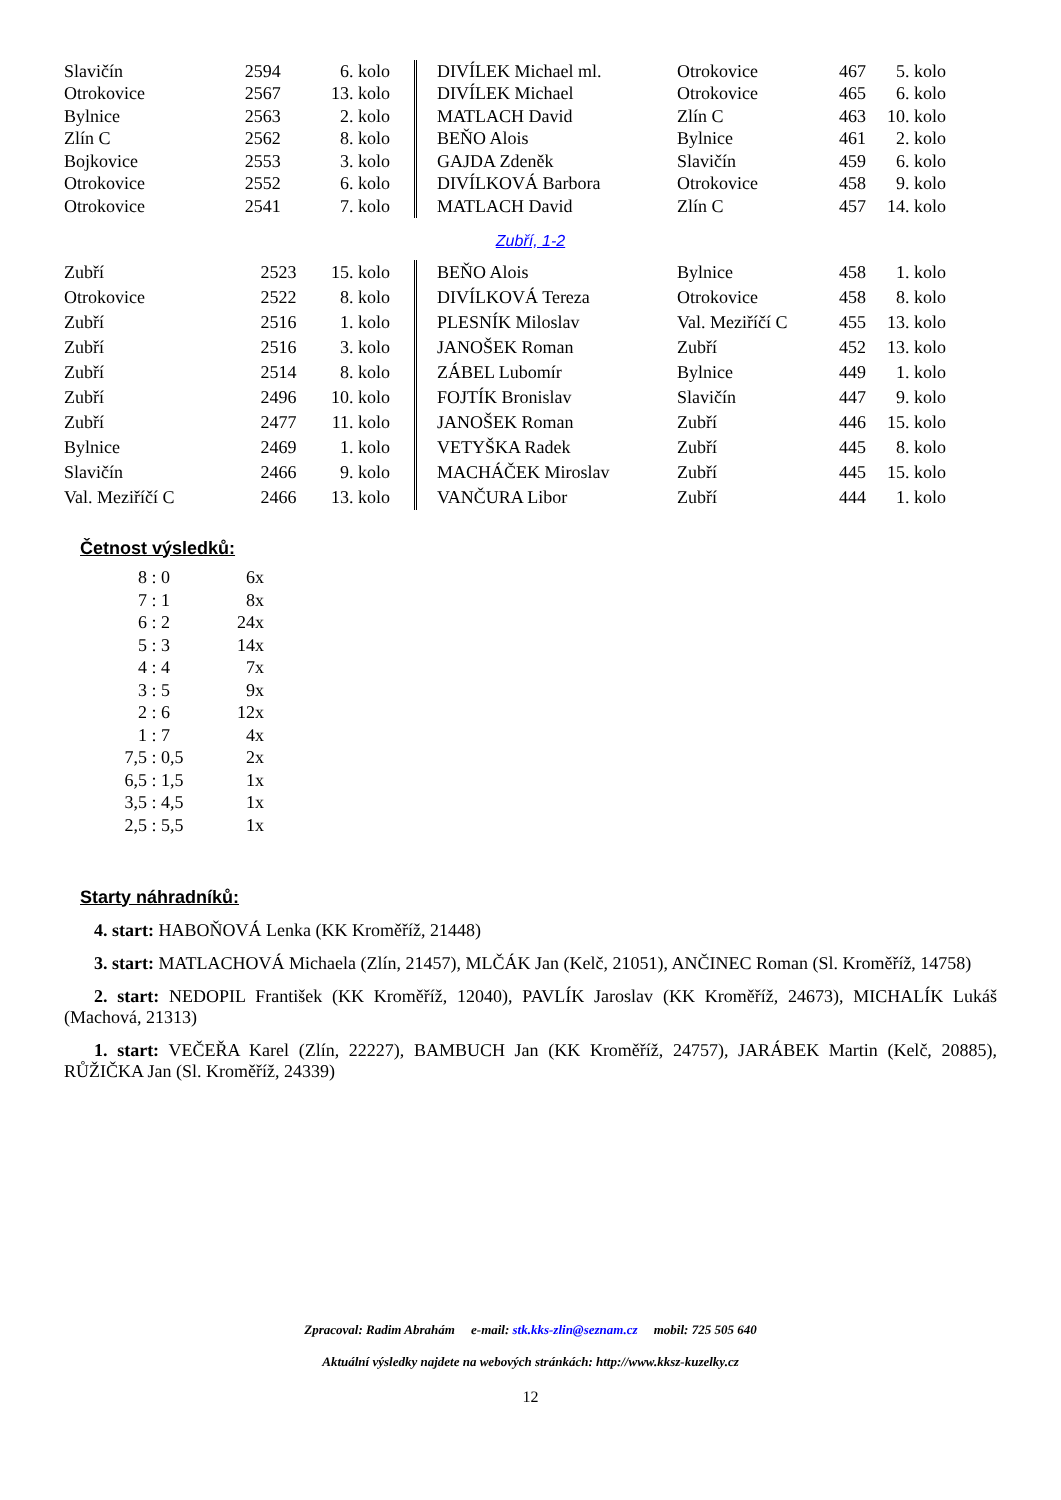| Slavičín | 2594 | 6. kolo |
| Otrokovice | 2567 | 13. kolo |
| Bylnice | 2563 | 2. kolo |
| Zlín C | 2562 | 8. kolo |
| Bojkovice | 2553 | 3. kolo |
| Otrokovice | 2552 | 6. kolo |
| Otrokovice | 2541 | 7. kolo |
| DIVÍLEK Michael ml. | Otrokovice | 467 | 5. kolo |
| DIVÍLEK Michael | Otrokovice | 465 | 6. kolo |
| MATLACH David | Zlín C | 463 | 10. kolo |
| BEŇO Alois | Bylnice | 461 | 2. kolo |
| GAJDA Zdeněk | Slavičín | 459 | 6. kolo |
| DIVÍLKOVÁ Barbora | Otrokovice | 458 | 9. kolo |
| MATLACH David | Zlín C | 457 | 14. kolo |
Zubří, 1-2
| Zubří | 2523 | 15. kolo |
| Otrokovice | 2522 | 8. kolo |
| Zubří | 2516 | 1. kolo |
| Zubří | 2516 | 3. kolo |
| Zubří | 2514 | 8. kolo |
| Zubří | 2496 | 10. kolo |
| Zubří | 2477 | 11. kolo |
| Bylnice | 2469 | 1. kolo |
| Slavičín | 2466 | 9. kolo |
| Val. Meziříčí C | 2466 | 13. kolo |
| BEŇO Alois | Bylnice | 458 | 1. kolo |
| DIVÍLKOVÁ Tereza | Otrokovice | 458 | 8. kolo |
| PLESNÍK Miloslav | Val. Meziříčí C | 455 | 13. kolo |
| JANOŠEK Roman | Zubří | 452 | 13. kolo |
| ZÁBEL Lubomír | Bylnice | 449 | 1. kolo |
| FOJTÍK Bronislav | Slavičín | 447 | 9. kolo |
| JANOŠEK Roman | Zubří | 446 | 15. kolo |
| VETYŠKA Radek | Zubří | 445 | 8. kolo |
| MACHÁČEK Miroslav | Zubří | 445 | 15. kolo |
| VANČURA Libor | Zubří | 444 | 1. kolo |
Četnost výsledků:
| 8 : 0 | 6x |
| 7 : 1 | 8x |
| 6 : 2 | 24x |
| 5 : 3 | 14x |
| 4 : 4 | 7x |
| 3 : 5 | 9x |
| 2 : 6 | 12x |
| 1 : 7 | 4x |
| 7,5 : 0,5 | 2x |
| 6,5 : 1,5 | 1x |
| 3,5 : 4,5 | 1x |
| 2,5 : 5,5 | 1x |
Starty náhradníků:
4. start: HABOŇOVÁ Lenka (KK Kroměříž, 21448)
3. start: MATLACHOVÁ Michaela (Zlín, 21457), MLČÁK Jan (Kelč, 21051), ANČINEC Roman (Sl. Kroměříž, 14758)
2. start: NEDOPIL František (KK Kroměříž, 12040), PAVLÍK Jaroslav (KK Kroměříž, 24673), MICHALÍK Lukáš (Machová, 21313)
1. start: VEČEŘA Karel (Zlín, 22227), BAMBUCH Jan (KK Kroměříž, 24757), JARÁBEK Martin (Kelč, 20885), RŮŽIČKA Jan (Sl. Kroměříž, 24339)
Zpracoval: Radim Abrahám e-mail: stk.kks-zlin@seznam.cz mobil: 725 505 640
Aktuální výsledky najdete na webových stránkách: http://www.kksz-kuzelky.cz
12